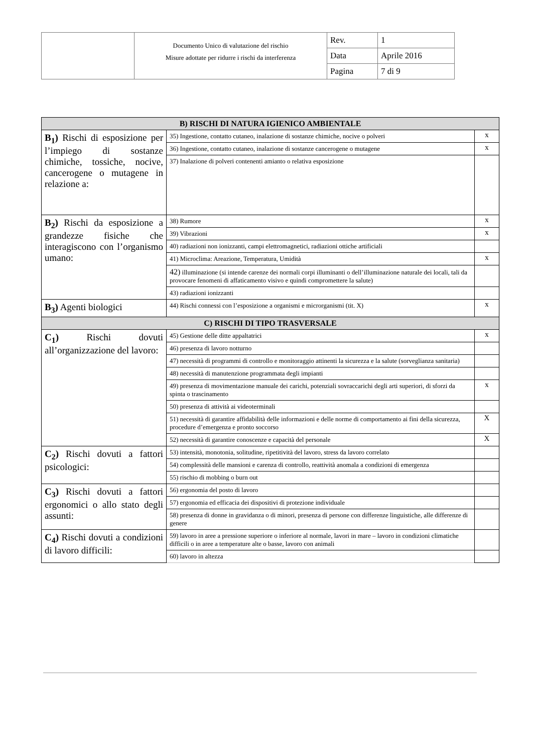| | Documento Unico di valutazione del rischio Misure adottate per ridurre i rischi da interferenza | Rev. | 1 |
| | | Data | Aprile 2016 |
| | | Pagina | 7 di 9 |
| B) RISCHI DI NATURA IGIENICO AMBIENTALE | | |
| B<sub>1</sub>) Rischi di esposizione per l’impiego di sostanze chimiche, tossiche, nocive, cancerogene o mutagene in relazione a: | 35) Ingestione, contatto cutaneo, inalazione di sostanze chimiche, nocive o polveri | x |
| | 36) Ingestione, contatto cutaneo, inalazione di sostanze cancerogene o mutagene | x |
| | 37) Inalazione di polveri contenenti amianto o relativa esposizione | |
| B<sub>2</sub>) Rischi da esposizione a grandezze fisiche che interagiscono con l’organismo umano: | 38) Rumore | x |
| | 39) Vibrazioni | x |
| | 40) radiazioni non ionizzanti, campi elettromagnetici, radiazioni ottiche artificiali | |
| | 41) Microclima: Areazione, Temperatura, Umidità | x |
| | 42) illuminazione (si intende carenze dei normali corpi illuminanti o dell’illuminazione naturale dei locali, tali da provocare fenomeni di affaticamento visivo e quindi compromettere la salute) | |
| | 43) radiazioni ionizzanti | |
| B<sub>3</sub>) Agenti biologici | 44) Rischi connessi con l’esposizione a organismi e microrganismi (tit. X) | x |
| C) RISCHI DI TIPO TRASVERSALE | | |
| C<sub>1</sub>) Rischi dovuti all’organizzazione del lavoro: | 45) Gestione delle ditte appaltatrici | x |
| | 46) presenza di lavoro notturno | |
| | 47) necessità di programmi di controllo e monitoraggio attinenti la sicurezza e la salute (sorveglianza sanitaria) | |
| | 48) necessità di manutenzione programmata degli impianti | |
| | 49) presenza di movimentazione manuale dei carichi, potenziali sovraccarichi degli arti superiori, di sforzi da spinta o trascinamento | x |
| | 50) presenza di attività ai videoterminali | |
| | 51) necessità di garantire affidabilità delle informazioni e delle norme di comportamento ai fini della sicurezza, procedure d’emergenza e pronto soccorso | X |
| | 52) necessità di garantire conoscenze e capacità del personale | X |
| C<sub>2</sub>) Rischi dovuti a fattori psicologici: | 53) intensità, monotonia, solitudine, ripetitività del lavoro, stress da lavoro correlato | |
| | 54) complessità delle mansioni e carenza di controllo, reattività anomala a condizioni di emergenza | |
| | 55) rischio di mobbing o burn out | |
| C<sub>3</sub>) Rischi dovuti a fattori ergonomici o allo stato degli assunti: | 56) ergonomia del posto di lavoro | |
| | 57) ergonomia ed efficacia dei dispositivi di protezione individuale | |
| | 58) presenza di donne in gravidanza o di minori, presenza di persone con differenze linguistiche, alle differenze di genere | |
| C<sub>4</sub>) Rischi dovuti a condizioni di lavoro difficili: | 59) lavoro in aree a pressione superiore o inferiore al normale, lavori in mare – lavoro in condizioni climatiche difficili o in aree a temperature alte o basse, lavoro con animali | |
| | 60) lavoro in altezza | |